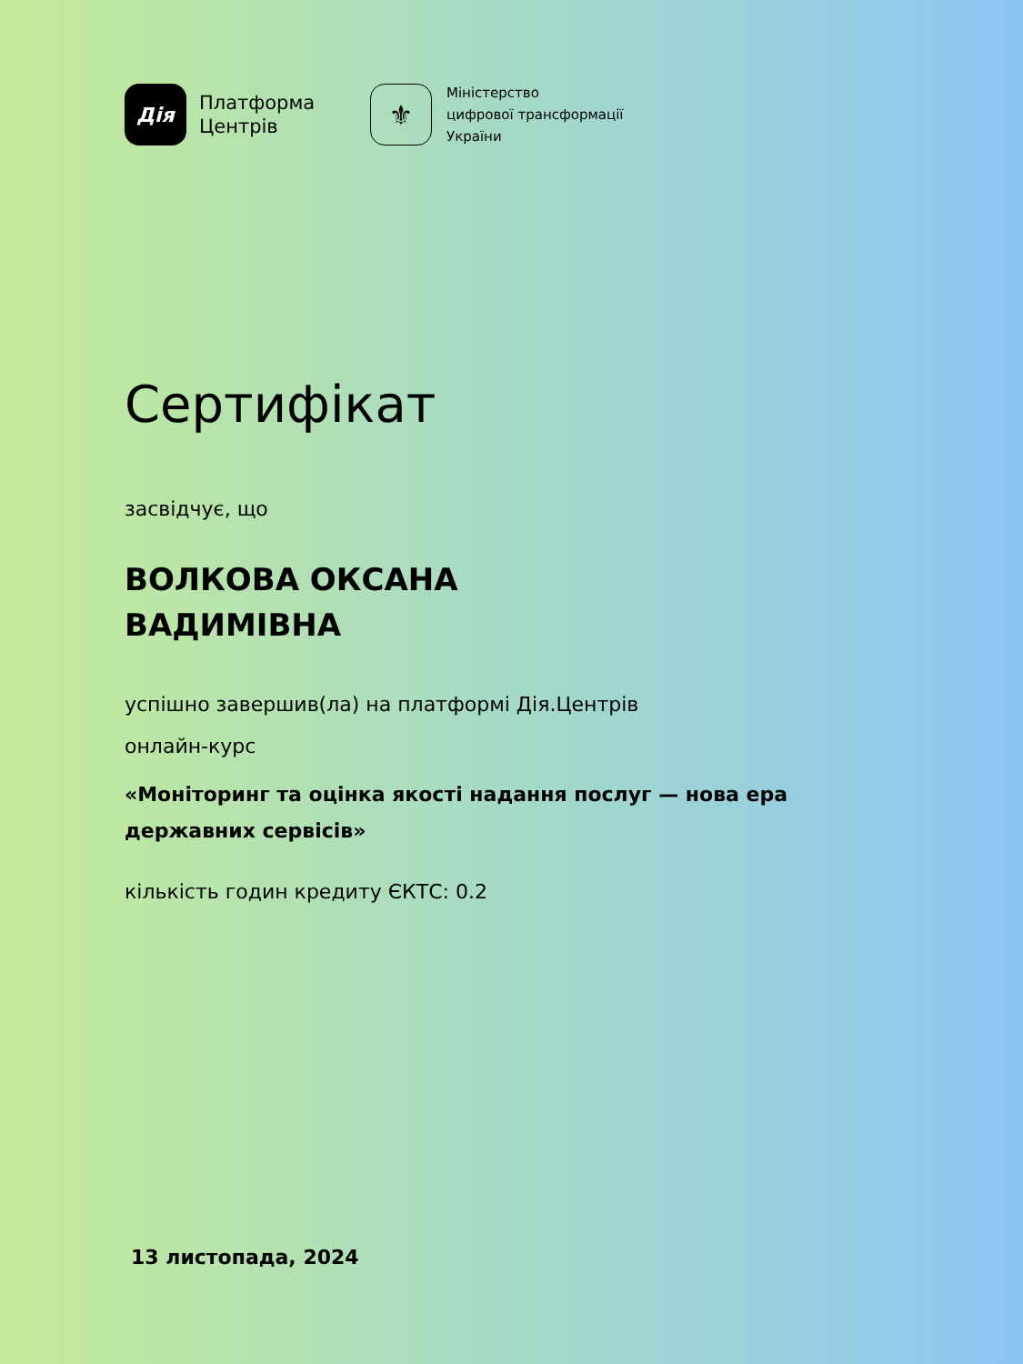Дія
Платформа Центрів
⚜
Міністерство
цифрової трансформації
України
Сертифікат
засвідчує, що
ВОЛКОВА ОКСАНА
ВАДИМІВНА
успішно завершив(ла) на платформі Дія.Центрів
онлайн-курс
«Моніторинг та оцінка якості надання послуг — нова ера державних сервісів»
кількість годин кредиту ЄКТС: 0.2
13 листопада, 2024